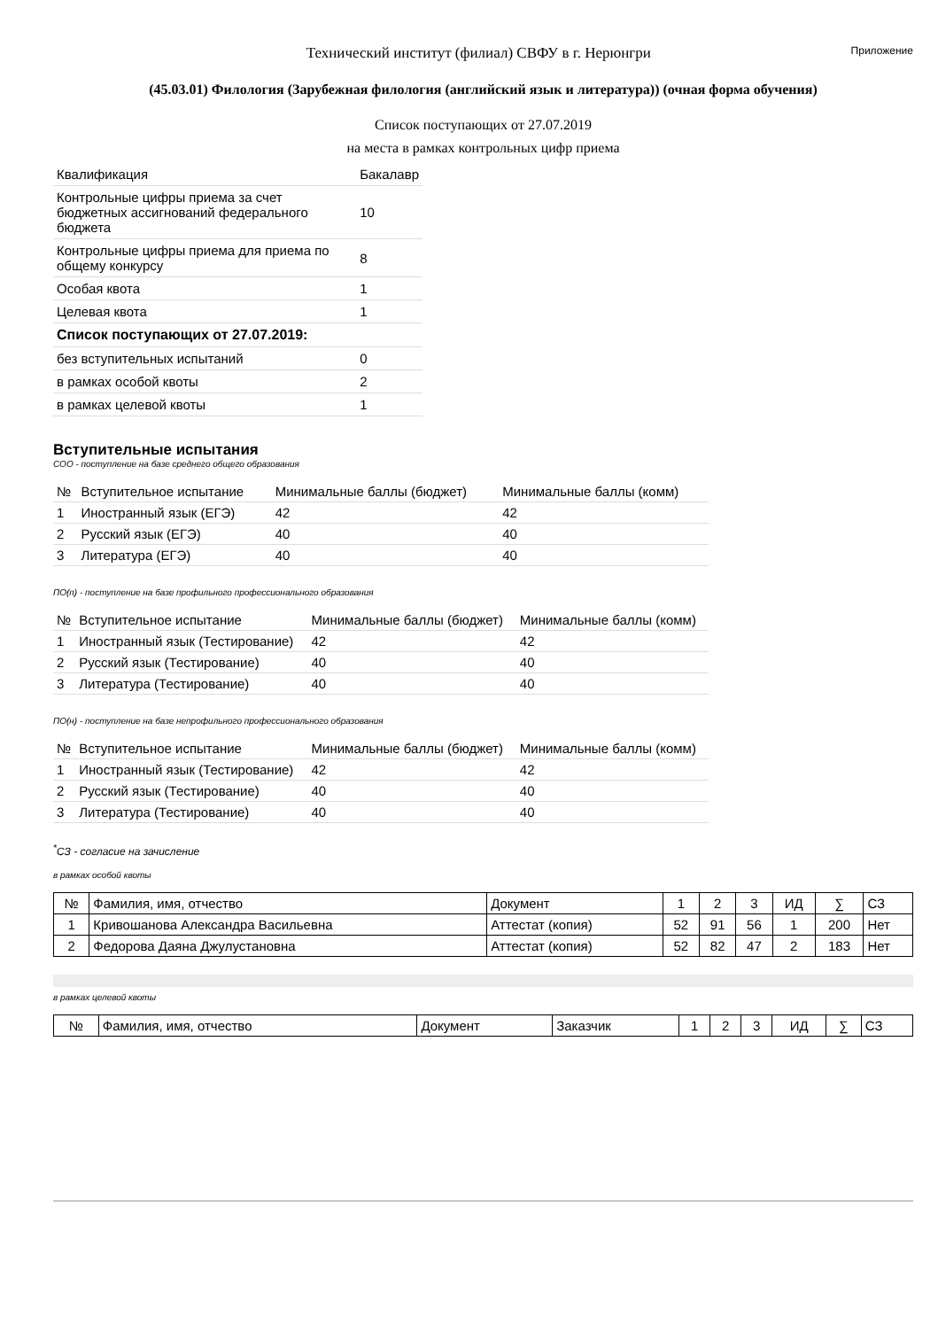Технический институт (филиал) СВФУ в г. Нерюнгри
Приложение
(45.03.01) Филология (Зарубежная филология (английский язык и литература)) (очная форма обучения)
Список поступающих от 27.07.2019
на места в рамках контрольных цифр приема
| Квалификация | Бакалавр |
| Контрольные цифры приема за счет бюджетных ассигнований федерального бюджета | 10 |
| Контрольные цифры приема для приема по общему конкурсу | 8 |
| Особая квота | 1 |
| Целевая квота | 1 |
| Список поступающих от 27.07.2019: | |
| без вступительных испытаний | 0 |
| в рамках особой квоты | 2 |
| в рамках целевой квоты | 1 |
Вступительные испытания
СОО - поступление на базе среднего общего образования
| № | Вступительное испытание | Минимальные баллы (бюджет) | Минимальные баллы (комм) |
| --- | --- | --- | --- |
| 1 | Иностранный язык (ЕГЭ) | 42 | 42 |
| 2 | Русский язык (ЕГЭ) | 40 | 40 |
| 3 | Литература (ЕГЭ) | 40 | 40 |
ПО(п) - поступление на базе профильного профессионального образования
| № | Вступительное испытание | Минимальные баллы (бюджет) | Минимальные баллы (комм) |
| --- | --- | --- | --- |
| 1 | Иностранный язык (Тестирование) | 42 | 42 |
| 2 | Русский язык (Тестирование) | 40 | 40 |
| 3 | Литература (Тестирование) | 40 | 40 |
ПО(н) - поступление на базе непрофильного профессионального образования
| № | Вступительное испытание | Минимальные баллы (бюджет) | Минимальные баллы (комм) |
| --- | --- | --- | --- |
| 1 | Иностранный язык (Тестирование) | 42 | 42 |
| 2 | Русский язык (Тестирование) | 40 | 40 |
| 3 | Литература (Тестирование) | 40 | 40 |
<sup>*</sup> СЗ - согласие на зачисление
в рамках особой квоты
| № | Фамилия, имя, отчество | Документ | 1 | 2 | 3 | ИД | ∑ | СЗ |
| --- | --- | --- | --- | --- | --- | --- | --- | --- |
| 1 | Кривошанова Александра Васильевна | Аттестат (копия) | 52 | 91 | 56 | 1 | 200 | Нет |
| 2 | Федорова Даяна Джулустановна | Аттестат (копия) | 52 | 82 | 47 | 2 | 183 | Нет |
в рамках целевой квоты
| № | Фамилия, имя, отчество | Документ | Заказчик | 1 | 2 | 3 | ИД | ∑ | СЗ |
| --- | --- | --- | --- | --- | --- | --- | --- | --- | --- |